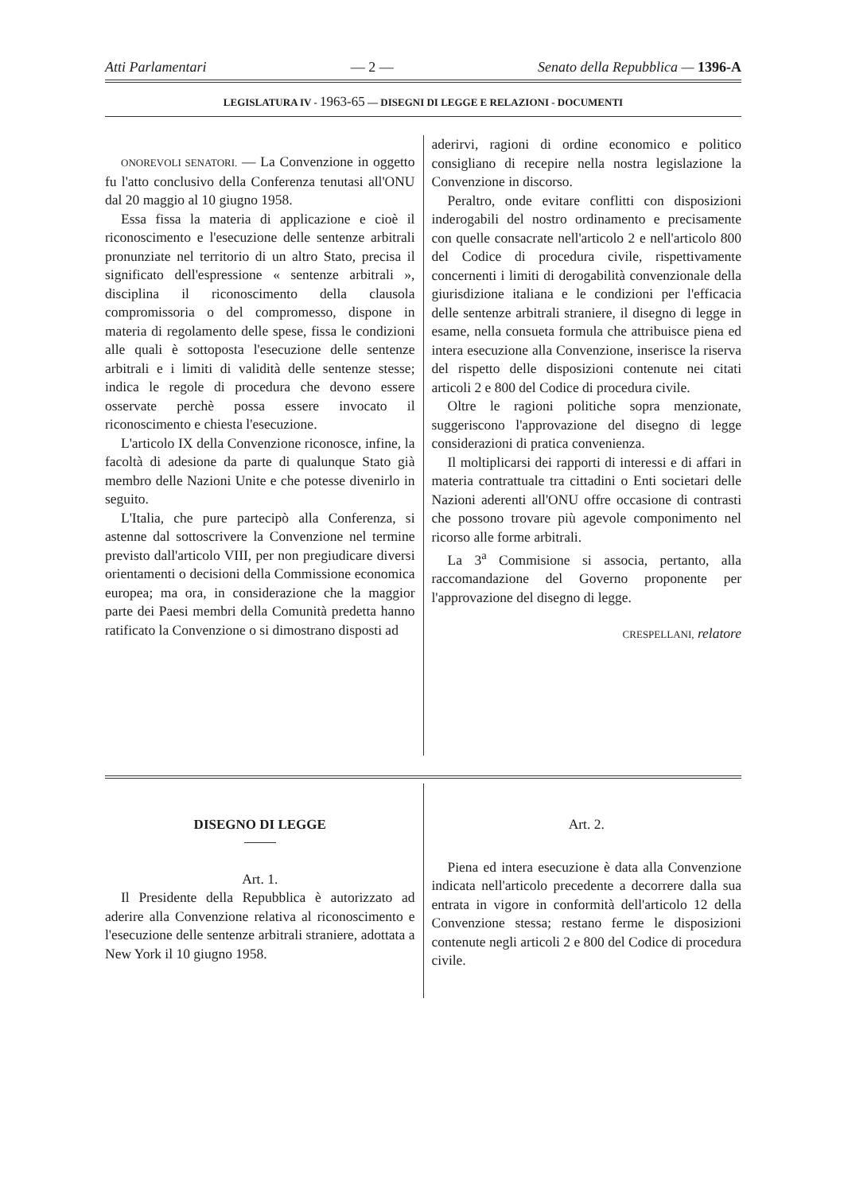Atti Parlamentari — 2 — Senato della Repubblica — 1396-A
LEGISLATURA IV - 1963-65 — DISEGNI DI LEGGE E RELAZIONI - DOCUMENTI
ONOREVOLI SENATORI. — La Convenzione in oggetto fu l'atto conclusivo della Conferenza tenutasi all'ONU dal 20 maggio al 10 giugno 1958.
Essa fissa la materia di applicazione e cioè il riconoscimento e l'esecuzione delle sentenze arbitrali pronunziate nel territorio di un altro Stato, precisa il significato dell'espressione « sentenze arbitrali », disciplina il riconoscimento della clausola compromissoria o del compromesso, dispone in materia di regolamento delle spese, fissa le condizioni alle quali è sottoposta l'esecuzione delle sentenze arbitrali e i limiti di validità delle sentenze stesse; indica le regole di procedura che devono essere osservate perchè possa essere invocato il riconoscimento e chiesta l'esecuzione.
L'articolo IX della Convenzione riconosce, infine, la facoltà di adesione da parte di qualunque Stato già membro delle Nazioni Unite e che potesse divenirlo in seguito.
L'Italia, che pure partecipò alla Conferenza, si astenne dal sottoscrivere la Convenzione nel termine previsto dall'articolo VIII, per non pregiudicare diversi orientamenti o decisioni della Commissione economica europea; ma ora, in considerazione che la maggior parte dei Paesi membri della Comunità predetta hanno ratificato la Convenzione o si dimostrano disposti ad
aderirvi, ragioni di ordine economico e politico consigliano di recepire nella nostra legislazione la Convenzione in discorso.
Peraltro, onde evitare conflitti con disposizioni inderogabili del nostro ordinamento e precisamente con quelle consacrate nell'articolo 2 e nell'articolo 800 del Codice di procedura civile, rispettivamente concernenti i limiti di derogabilità convenzionale della giurisdizione italiana e le condizioni per l'efficacia delle sentenze arbitrali straniere, il disegno di legge in esame, nella consueta formula che attribuisce piena ed intera esecuzione alla Convenzione, inserisce la riserva del rispetto delle disposizioni contenute nei citati articoli 2 e 800 del Codice di procedura civile.
Oltre le ragioni politiche sopra menzionate, suggeriscono l'approvazione del disegno di legge considerazioni di pratica convenienza.
Il moltiplicarsi dei rapporti di interessi e di affari in materia contrattuale tra cittadini o Enti societari delle Nazioni aderenti all'ONU offre occasione di contrasti che possono trovare più agevole componimento nel ricorso alle forme arbitrali.
La 3<sup>a</sup> Commisione si associa, pertanto, alla raccomandazione del Governo proponente per l'approvazione del disegno di legge.
CRESPELLANI, relatore
DISEGNO DI LEGGE
Art. 1.
Il Presidente della Repubblica è autorizzato ad aderire alla Convenzione relativa al riconoscimento e l'esecuzione delle sentenze arbitrali straniere, adottata a New York il 10 giugno 1958.
Art. 2.
Piena ed intera esecuzione è data alla Convenzione indicata nell'articolo precedente a decorrere dalla sua entrata in vigore in conformità dell'articolo 12 della Convenzione stessa; restano ferme le disposizioni contenute negli articoli 2 e 800 del Codice di procedura civile.